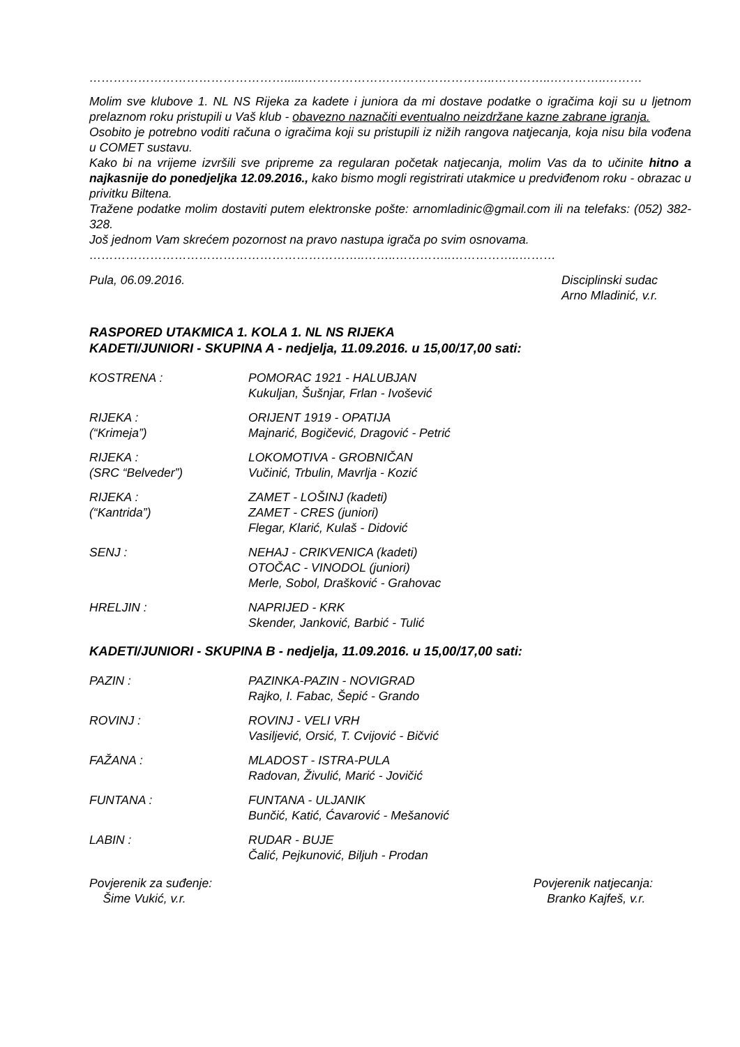…………………………………………......………………………………………..…………..…………..………
Molim sve klubove 1. NL NS Rijeka za kadete i juniora da mi dostave podatke o igračima koji su u ljetnom prelaznom roku pristupili u Vaš klub - obavezno naznačiti eventualno neizdržane kazne zabrane igranja.
Osobito je potrebno voditi računa o igračima koji su pristupili iz nižih rangova natjecanja, koja nisu bila vođena u COMET sustavu.
Kako bi na vrijeme izvršili sve pripreme za regularan početak natjecanja, molim Vas da to učinite hitno a najkasnije do ponedjeljka 12.09.2016., kako bismo mogli registrirati utakmice u predviđenom roku - obrazac u privitku Biltena.
Tražene podatke molim dostaviti putem elektronske pošte: arnomladinic@gmail.com ili na telefaks: (052) 382-328.
Još jednom Vam skrećem pozornost na pravo nastupa igrača po svim osnovama.
…………………………………………………………..……..…………..……………..………
Pula, 06.09.2016. Disciplinski sudac
Arno Mladinić, v.r.
RASPORED UTAKMICA 1. KOLA 1. NL NS RIJEKA
KADETI/JUNIORI - SKUPINA A - nedjelja, 11.09.2016. u 15,00/17,00 sati:
KOSTRENA : POMORAC 1921 - HALUBJAN
Kukuljan, Šušnjar, Frlan - Ivošević
RIJEKA :
(“Krimeja”)
ORIJENT 1919 - OPATIJA
Majnarić, Bogičević, Dragović - Petrić
RIJEKA :
(SRC “Belveder”)
LOKOMOTIVA - GROBNIČAN
Vučinić, Trbulin, Mavrlja - Kozić
RIJEKA :
(“Kantrida”)
ZAMET - LOŠINJ (kadeti)
ZAMET - CRES (juniori)
Flegar, Klarić, Kulaš - Didović
SENJ : NEHAJ - CRIKVENICA (kadeti)
OTOČAC - VINODOL (juniori)
Merle, Sobol, Drašković - Grahovac
HRELJIN : NAPRIJED - KRK
Skender, Janković, Barbić - Tulić
KADETI/JUNIORI - SKUPINA B - nedjelja, 11.09.2016. u 15,00/17,00 sati:
PAZIN : PAZINKA-PAZIN - NOVIGRAD
Rajko, I. Fabac, Šepić - Grando
ROVINJ : ROVINJ - VELI VRH
Vasiljević, Orsić, T. Cvijović - Bičvić
FAŽANA : MLADOST - ISTRA-PULA
Radovan, Živulić, Marić - Jovičić
FUNTANA : FUNTANA - ULJANIK
Bunčić, Katić, Ćavarović - Mešanović
LABIN : RUDAR - BUJE
Čalić, Pejkunović, Biljuh - Prodan
Povjerenik za suđenje:
Šime Vukić, v.r. Povjerenik natjecanja:
Branko Kajfeš, v.r.